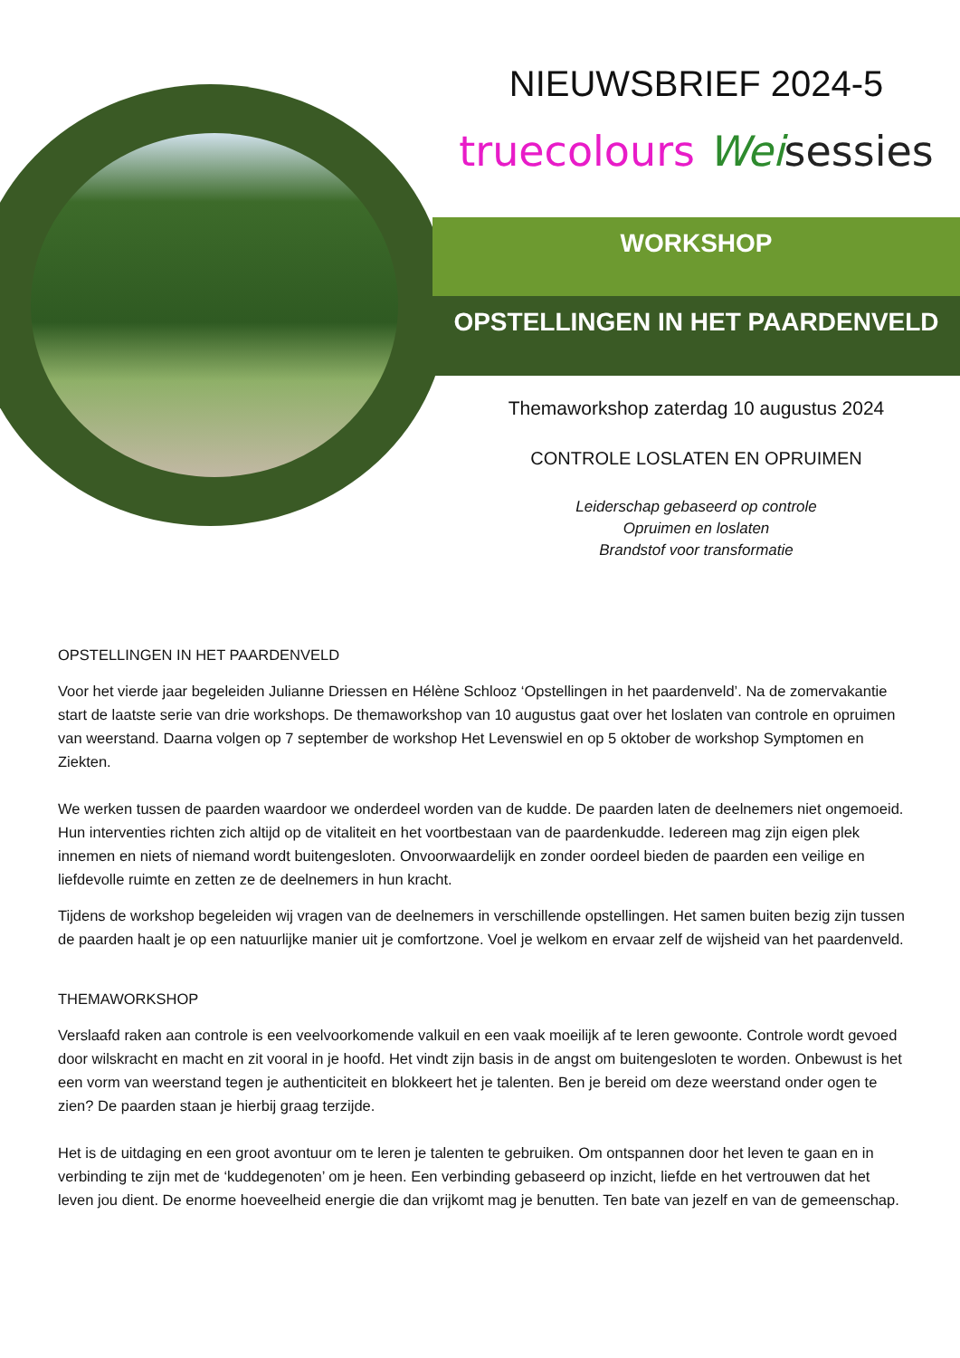NIEUWSBRIEF 2024-5
truecolours Wei sessies
WORKSHOP
OPSTELLINGEN IN HET PAARDENVELD
Themaworkshop zaterdag 10 augustus 2024
CONTROLE LOSLATEN EN OPRUIMEN
Leiderschap gebaseerd op controle
Opruimen en loslaten
Brandstof voor transformatie
OPSTELLINGEN IN HET PAARDENVELD
Voor het vierde jaar begeleiden Julianne Driessen en Hélène Schlooz ‘Opstellingen in het paardenveld’. Na de zomervakantie start de laatste serie van drie workshops. De themaworkshop van 10 augustus gaat over het loslaten van controle en opruimen van weerstand. Daarna volgen op 7 september de workshop Het Levenswiel en op 5 oktober de workshop Symptomen en Ziekten.
We werken tussen de paarden waardoor we onderdeel worden van de kudde. De paarden laten de deelnemers niet ongemoeid. Hun interventies richten zich altijd op de vitaliteit en het voortbestaan van de paardenkudde. Iedereen mag zijn eigen plek innemen en niets of niemand wordt buitengesloten. Onvoorwaardelijk en zonder oordeel bieden de paarden een veilige en liefdevolle ruimte en zetten ze de deelnemers in hun kracht.
Tijdens de workshop begeleiden wij vragen van de deelnemers in verschillende opstellingen. Het samen buiten bezig zijn tussen de paarden haalt je op een natuurlijke manier uit je comfortzone. Voel je welkom en ervaar zelf de wijsheid van het paardenveld.
THEMAWORKSHOP
Verslaafd raken aan controle is een veelvoorkomende valkuil en een vaak moeilijk af te leren gewoonte. Controle wordt gevoed door wilskracht en macht en zit vooral in je hoofd. Het vindt zijn basis in de angst om buitengesloten te worden. Onbewust is het een vorm van weerstand tegen je authenticiteit en blokkeert het je talenten. Ben je bereid om deze weerstand onder ogen te zien? De paarden staan je hierbij graag terzijde.
Het is de uitdaging en een groot avontuur om te leren je talenten te gebruiken. Om ontspannen door het leven te gaan en in verbinding te zijn met de ‘kuddegenoten’ om je heen. Een verbinding gebaseerd op inzicht, liefde en het vertrouwen dat het leven jou dient. De enorme hoeveelheid energie die dan vrijkomt mag je benutten. Ten bate van jezelf en van de gemeenschap.